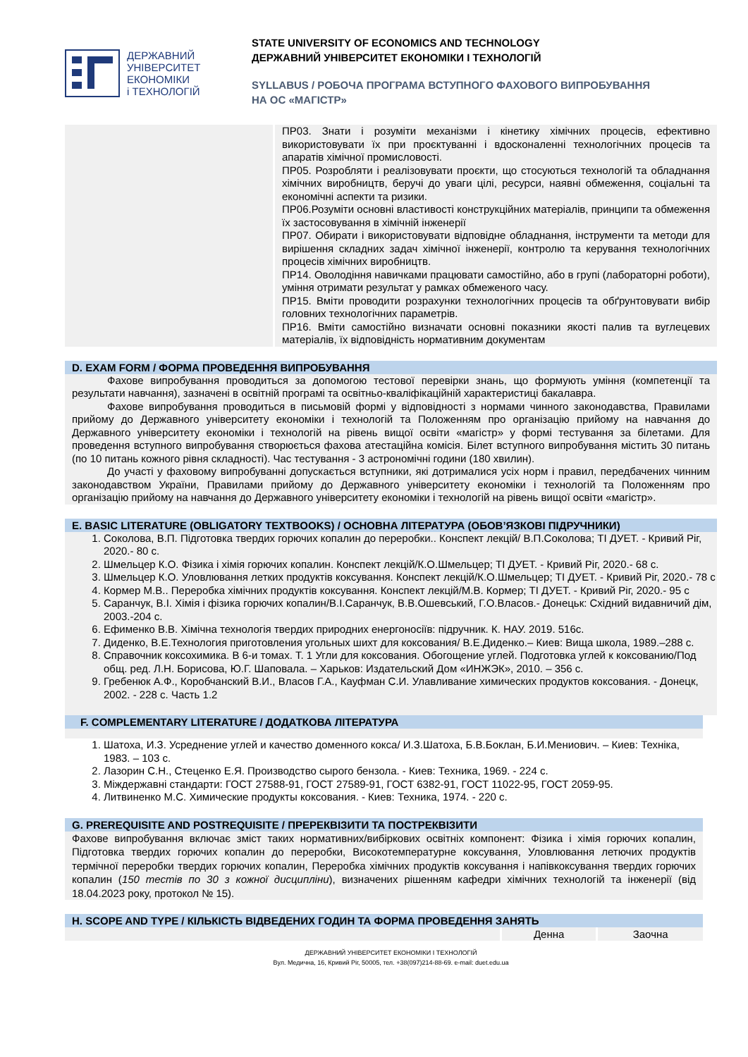ДЕРЖАВНИЙ
УНІВЕРСИТЕТ
ЕКОНОМІКИ
і ТЕХНОЛОГІЙ
STATE UNIVERSITY OF ECONOMICS AND TECHNOLOGY
ДЕРЖАВНИЙ УНІВЕРСИТЕТ ЕКОНОМІКИ І ТЕХНОЛОГІЙ
SYLLABUS / РОБОЧА ПРОГРАМА ВСТУПНОГО ФАХОВОГО ВИПРОБУВАННЯ
НА ОС «МАГІСТР»
ПР03. Знати і розуміти механізми і кінетику хімічних процесів, ефективно використовувати їх при проєктуванні і вдосконаленні технологічних процесів та апаратів хімічної промисловості.
ПР05. Розробляти і реалізовувати проєкти, що стосуються технологій та обладнання хімічних виробництв, беручі до уваги цілі, ресурси, наявні обмеження, соціальні та економічні аспекти та ризики.
ПР06.Розуміти основні властивості конструкційних матеріалів, принципи та обмеження їх застосовування в хімічній інженерії
ПР07. Обирати і використовувати відповідне обладнання, інструменти та методи для вирішення складних задач хімічної інженерії, контролю та керування технологічних процесів хімічних виробництв.
ПР14. Оволодіння навичками працювати самостійно, або в групі (лабораторні роботи), уміння отримати результат у рамках обмеженого часу.
ПР15. Вміти проводити розрахунки технологічних процесів та обґрунтовувати вибір головних технологічних параметрів.
ПР16. Вміти самостійно визначати основні показники якості палив та вуглецевих матеріалів, їх відповідність нормативним документам
D. EXAM FORM / ФОРМА ПРОВЕДЕННЯ ВИПРОБУВАННЯ
Фахове випробування проводиться за допомогою тестової перевірки знань, що формують уміння (компетенції та результати навчання), зазначені в освітній програмі та освітньо-кваліфікаційній характеристиці бакалавра.
Фахове випробування проводиться в письмовій формі у відповідності з нормами чинного законодавства, Правилами прийому до Державного університету економіки і технологій та Положенням про організацію прийому на навчання до Державного університету економіки і технологій на рівень вищої освіти «магістр» у формі тестування за білетами. Для проведення вступного випробування створюється фахова атестаційна комісія. Білет вступного випробування містить 30 питань (по 10 питань кожного рівня складності). Час тестування - 3 астрономічні години (180 хвилин).
До участі у фаховому випробуванні допускається вступники, які дотрималися усіх норм і правил, передбачених чинним законодавством України, Правилами прийому до Державного університету економіки і технологій та Положенням про організацію прийому на навчання до Державного університету економіки і технологій на рівень вищої освіти «магістр».
E. BASIC LITERATURE (OBLIGATORY TEXTBOOKS) / ОСНОВНА ЛІТЕРАТУРА (ОБОВ’ЯЗКОВІ ПІДРУЧНИКИ)
1. Соколова, В.П. Підготовка твердих горючих копалин до переробки.. Конспект лекцій/ В.П.Соколова; ТІ ДУЕТ. - Кривий Ріг, 2020.- 80 с.
2. Шмельцер К.О. Фізика і хімія горючих копалин. Конспект лекцій/К.О.Шмельцер; ТІ ДУЕТ. - Кривий Ріг, 2020.- 68 с.
3. Шмельцер К.О. Уловлювання летких продуктів коксування. Конспект лекцій/К.О.Шмельцер; ТІ ДУЕТ. - Кривий Ріг, 2020.- 78 с
4. Кормер М.В.. Переробка хімічних продуктів коксування. Конспект лекцій/М.В. Кормер; ТІ ДУЕТ. - Кривий Ріг, 2020.- 95 с
5. Саранчук, В.І. Хімія і фізика горючих копалин/В.І.Саранчук, В.В.Ошевський, Г.О.Власов.- Донецьк: Східний видавничий дім, 2003.-204 с.
6. Ефименко В.В. Хімічна технологія твердих природних енергоносіїв: підручник. К. НАУ. 2019. 516с.
7. Диденко, В.Е.Технология приготовления угольных шихт для коксования/ В.Е.Диденко.– Киев: Вища школа, 1989.–288 с.
8. Справочник коксохимика. В 6-и томах. Т. 1 Угли для коксования. Обогощение углей. Подготовка углей к коксованию/Под общ. ред. Л.Н. Борисова, Ю.Г. Шаповала. – Харьков: Издательский Дом «ИНЖЭК», 2010. – 356 с.
9. Гребенюк А.Ф., Коробчанский В.И., Власов Г.А., Кауфман С.И. Улавливание химических продуктов коксования. - Донецк, 2002. - 228 с. Часть 1.2
F. COMPLEMENTARY LITERATURE / ДОДАТКОВА ЛІТЕРАТУРА
1. Шатоха, И.З. Усреднение углей и качество доменного кокса/ И.З.Шатоха, Б.В.Боклан, Б.И.Мениович. – Киев: Техніка, 1983. – 103 с.
2. Лазорин С.Н., Стеценко Е.Я. Производство сырого бензола. - Киев: Техника, 1969. - 224 с.
3. Міждержавні стандарти: ГОСТ 27588-91, ГОСТ 27589-91, ГОСТ 6382-91, ГОСТ 11022-95, ГОСТ 2059-95.
4. Литвиненко М.С. Химические продукты коксования. - Киев: Техника, 1974. - 220 с.
G. PREREQUISITE AND POSTREQUISITE / ПРЕРЕКВІЗИТИ ТА ПОСТРЕКВІЗИТИ
Фахове випробування включає зміст таких нормативних/вибіркових освітніх компонент: Фізика і хімія горючих копалин, Підготовка твердих горючих копалин до переробки, Високотемпературне коксування, Уловлювання летючих продуктів термічної переробки твердих горючих копалин, Переробка хімічних продуктів коксування і напівкоксування твердих горючих копалин (150 тестів по 30 з кожної дисципліни), визначених рішенням кафедри хімічних технологій та інженерії (від 18.04.2023 року, протокол № 15).
H. SCOPE AND TYPE / КІЛЬКІСТЬ ВІДВЕДЕНИХ ГОДИН ТА ФОРМА ПРОВЕДЕННЯ ЗАНЯТЬ
| | Денна | Заочна |
ДЕРЖАВНИЙ УНІВЕРСИТЕТ ЕКОНОМІКИ І ТЕХНОЛОГІЙ
Вул. Медична, 16, Кривий Ріг, 50005, тел. +38(097)214-88-69. e-mail: duet.edu.ua